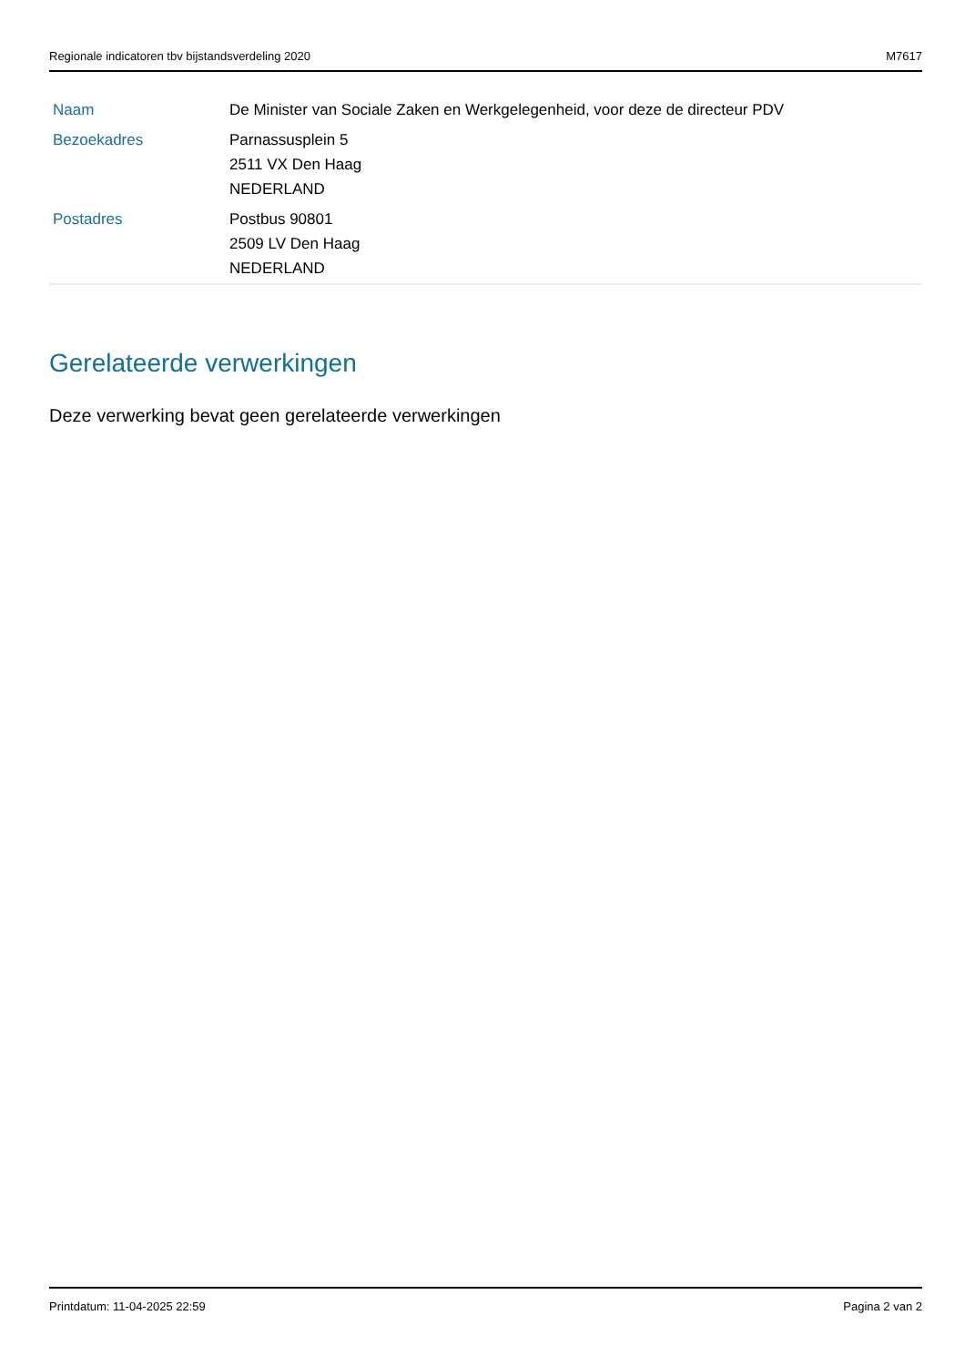Regionale indicatoren tbv bijstandsverdeling 2020 M7617
| Naam | De Minister van Sociale Zaken en Werkgelegenheid, voor deze de directeur PDV |
| Bezoekadres | Parnassusplein 5 2511 VX Den Haag NEDERLAND |
| Postadres | Postbus 90801 2509 LV Den Haag NEDERLAND |
Gerelateerde verwerkingen
Deze verwerking bevat geen gerelateerde verwerkingen
Printdatum: 11-04-2025 22:59 Pagina 2 van 2